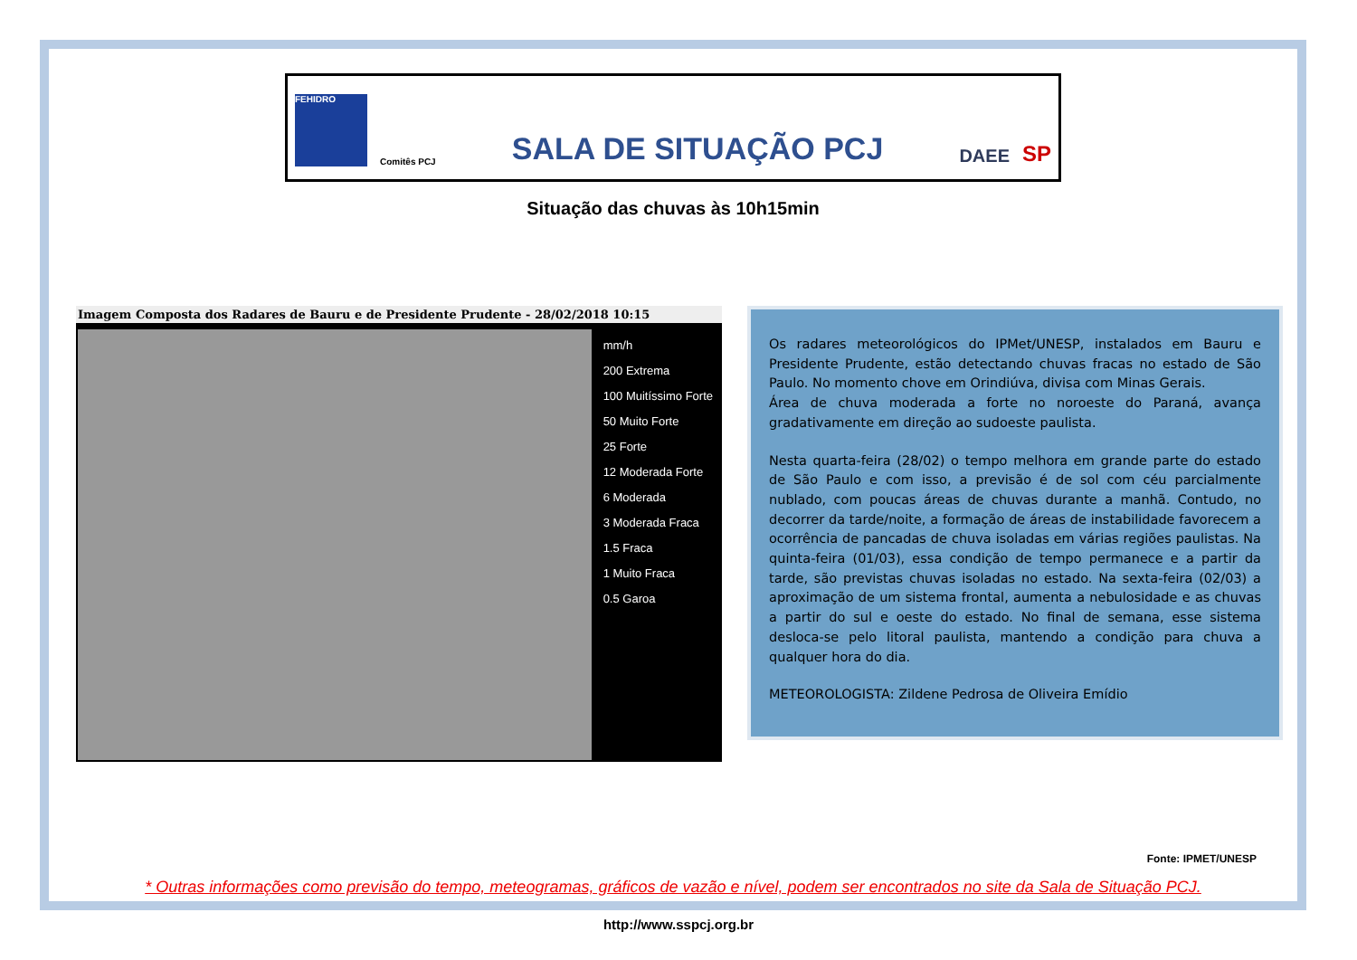FEHIDRO
Comitês PCJ
SALA DE SITUAÇÃO PCJ
DAEE
SP
Situação das chuvas às 10h15min
Imagem Composta dos Radares de Bauru e de Presidente Prudente - 28/02/2018 10:15
mm/h
200 Extrema
100 Muitíssimo Forte
50 Muito Forte
25 Forte
12 Moderada Forte
6 Moderada
3 Moderada Fraca
1.5 Fraca
1 Muito Fraca
0.5 Garoa
Os radares meteorológicos do IPMet/UNESP, instalados em Bauru e Presidente Prudente, estão detectando chuvas fracas no estado de São Paulo. No momento chove em Orindiúva, divisa com Minas Gerais.
Área de chuva moderada a forte no noroeste do Paraná, avança gradativamente em direção ao sudoeste paulista.
Nesta quarta-feira (28/02) o tempo melhora em grande parte do estado de São Paulo e com isso, a previsão é de sol com céu parcialmente nublado, com poucas áreas de chuvas durante a manhã. Contudo, no decorrer da tarde/noite, a formação de áreas de instabilidade favorecem a ocorrência de pancadas de chuva isoladas em várias regiões paulistas. Na quinta-feira (01/03), essa condição de tempo permanece e a partir da tarde, são previstas chuvas isoladas no estado. Na sexta-feira (02/03) a aproximação de um sistema frontal, aumenta a nebulosidade e as chuvas a partir do sul e oeste do estado. No final de semana, esse sistema desloca-se pelo litoral paulista, mantendo a condição para chuva a qualquer hora do dia.
METEOROLOGISTA: Zildene Pedrosa de Oliveira Emídio
Fonte: IPMET/UNESP
* Outras informações como previsão do tempo, meteogramas, gráficos de vazão e nível, podem ser encontrados no site da Sala de Situação PCJ.
http://www.sspcj.org.br